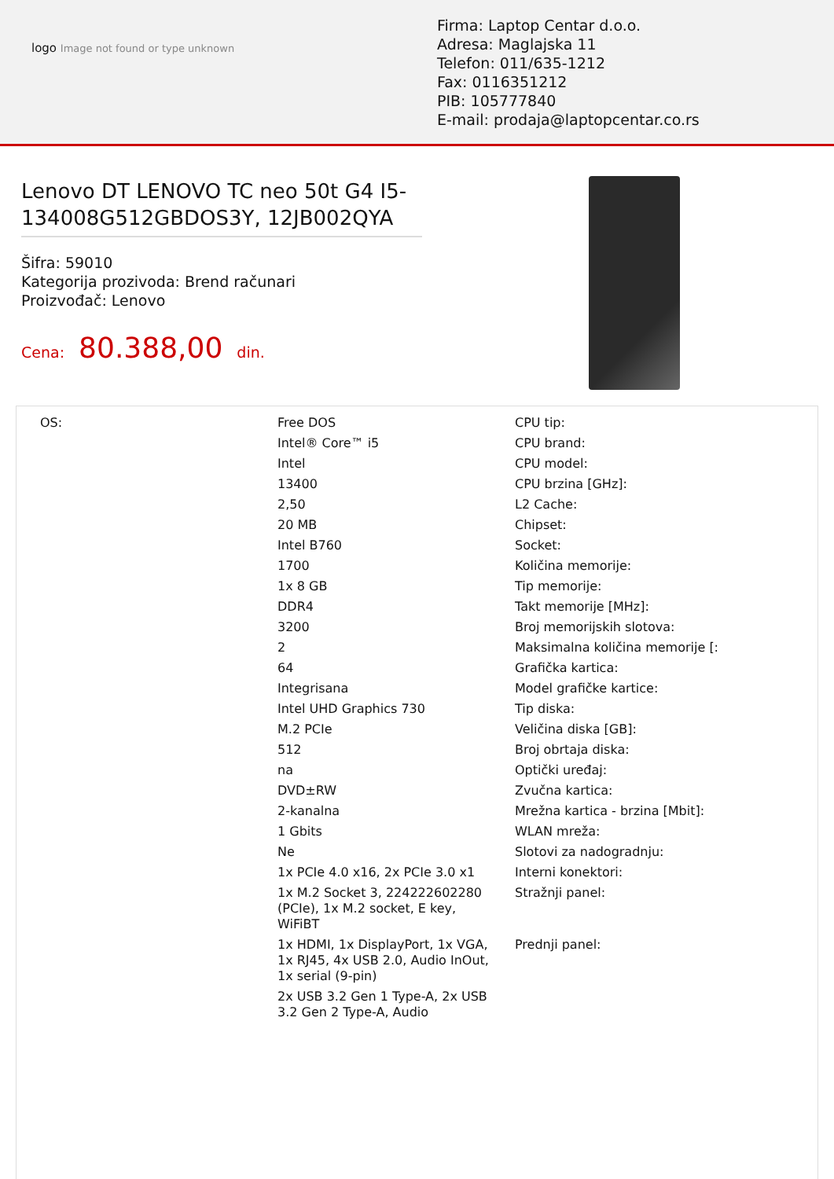logo Image not found or type unknown
Firma: Laptop Centar d.o.o.
Adresa: Maglajska 11
Telefon: 011/635-1212
Fax: 0116351212
PIB: 105777840
E-mail: prodaja@laptopcentar.co.rs
Lenovo DT LENOVO TC neo 50t G4 I5-134008G512GBDOS3Y, 12JB002QYA
Šifra: 59010
Kategorija prozivoda: Brend računari
Proizvođač: Lenovo
Cena: 80.388,00 din.
| OS: | Free DOS | CPU tip: |
| | Intel® Core™ i5 | CPU brand: |
| | Intel | CPU model: |
| | 13400 | CPU brzina [GHz]: |
| | 2,50 | L2 Cache: |
| | 20 MB | Chipset: |
| | Intel B760 | Socket: |
| | 1700 | Količina memorije: |
| | 1x 8 GB | Tip memorije: |
| | DDR4 | Takt memorije [MHz]: |
| | 3200 | Broj memorijskih slotova: |
| | 2 | Maksimalna količina memorije [: |
| | 64 | Grafička kartica: |
| | Integrisana | Model grafičke kartice: |
| | Intel UHD Graphics 730 | Tip diska: |
| | M.2 PCIe | Veličina diska [GB]: |
| | 512 | Broj obrtaja diska: |
| | na | Optički uređaj: |
| | DVD±RW | Zvučna kartica: |
| | 2-kanalna | Mrežna kartica - brzina [Mbit]: |
| | 1 Gbits | WLAN mreža: |
| | Ne | Slotovi za nadogradnju: |
| | 1x PCIe 4.0 x16, 2x PCIe 3.0 x1 | Interni konektori: |
| | 1x M.2 Socket 3, 224222602280 (PCIe), 1x M.2 socket, E key, WiFiBT | Stražnji panel: |
| | 1x HDMI, 1x DisplayPort, 1x VGA, 1x RJ45, 4x USB 2.0, Audio InOut, 1x serial (9-pin) | Prednji panel: |
| | 2x USB 3.2 Gen 1 Type-A, 2x USB 3.2 Gen 2 Type-A, Audio | |